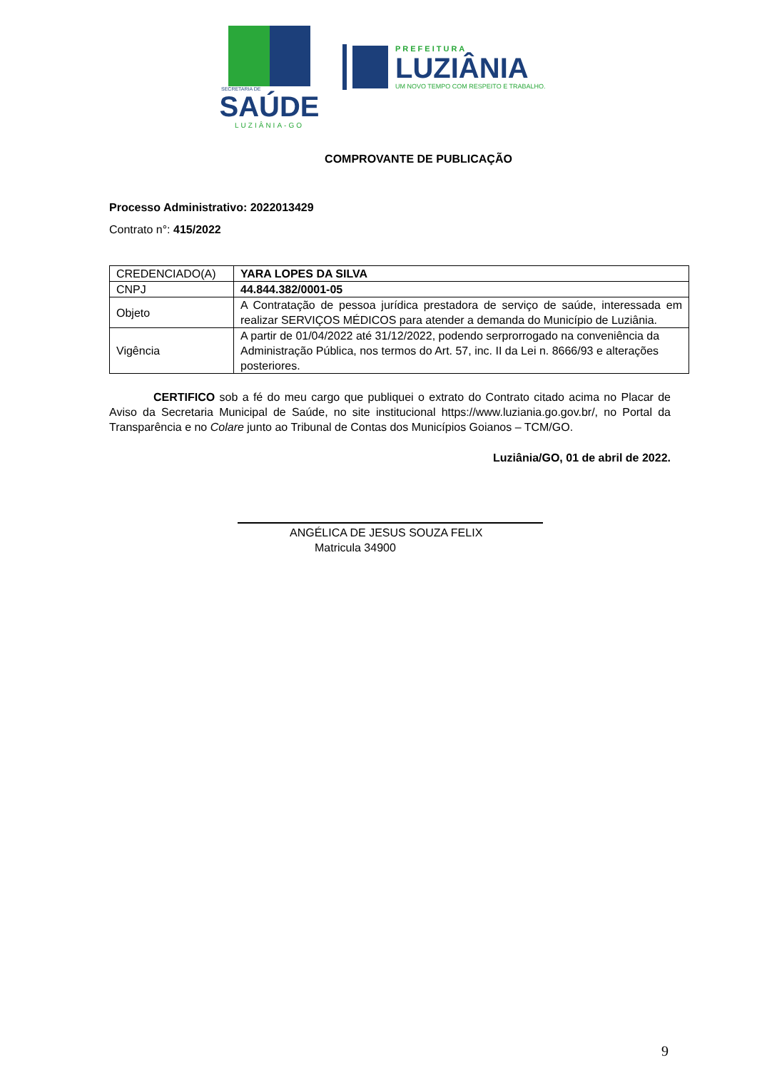SECRETARIA DE
SAÚDE
LUZIÂNIA-GO
PREFEITURA
LUZIÂNIA
UM NOVO TEMPO COM RESPEITO E TRABALHO.
COMPROVANTE DE PUBLICAÇÃO
Processo Administrativo: 2022013429
Contrato n°: 415/2022
| CREDENCIADO(A) | YARA LOPES DA SILVA |
| CNPJ | 44.844.382/0001-05 |
| Objeto | A Contratação de pessoa jurídica prestadora de serviço de saúde, interessada em realizar SERVIÇOS MÉDICOS para atender a demanda do Município de Luziânia. |
| Vigência | A partir de 01/04/2022 até 31/12/2022, podendo serprorrogado na conveniência da Administração Pública, nos termos do Art. 57, inc. II da Lei n. 8666/93 e alterações posteriores. |
CERTIFICO sob a fé do meu cargo que publiquei o extrato do Contrato citado acima no Placar de Aviso da Secretaria Municipal de Saúde, no site institucional https://www.luziania.go.gov.br/, no Portal da Transparência e no Colare junto ao Tribunal de Contas dos Municípios Goianos – TCM/GO.
Luziânia/GO, 01 de abril de 2022.
ANGÉLICA DE JESUS SOUZA FELIX
Matricula 34900
9